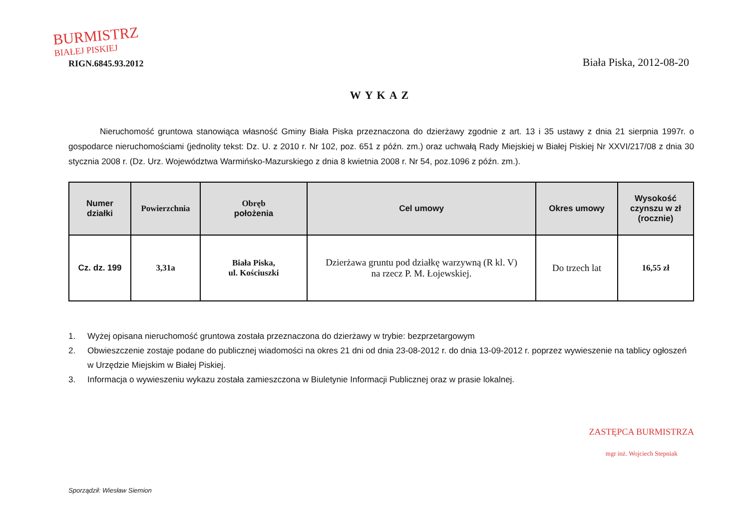BURMISTRZ
BIAŁEJ PISKIEJ
RIGN.6845.93.2012
Biała Piska, 2012-08-20
WYKAZ
Nieruchomość gruntowa stanowiąca własność Gminy Biała Piska przeznaczona do dzierżawy zgodnie z art. 13 i 35 ustawy z dnia 21 sierpnia 1997r. o gospodarce nieruchomościami (jednolity tekst: Dz. U. z 2010 r. Nr 102, poz. 651 z późn. zm.) oraz uchwałą Rady Miejskiej w Białej Piskiej Nr XXVI/217/08 z dnia 30 stycznia 2008 r. (Dz. Urz. Województwa Warmińsko-Mazurskiego z dnia 8 kwietnia 2008 r. Nr 54, poz.1096 z późn. zm.).
| Numer działki | Powierzchnia | Obręb położenia | Cel umowy | Okres umowy | Wysokość czynszu w zł (rocznie) |
| --- | --- | --- | --- | --- | --- |
| Cz. dz. 199 | 3,31a | Biała Piska, ul. Kościuszki | Dzierżawa gruntu pod działkę warzywną (R kl. V) na rzecz P. M. Łojewskiej. | Do trzech lat | 16,55 zł |
1. Wyżej opisana nieruchomość gruntowa została przeznaczona do dzierżawy w trybie: bezprzetargowym
2. Obwieszczenie zostaje podane do publicznej wiadomości na okres 21 dni od dnia 23-08-2012 r. do dnia 13-09-2012 r. poprzez wywieszenie na tablicy ogłoszeń w Urzędzie Miejskim w Białej Piskiej.
3. Informacja o wywieszeniu wykazu została zamieszczona w Biuletynie Informacji Publicznej oraz w prasie lokalnej.
Sporządził: Wiesław Siemion
ZASTĘPCA BURMISTRZA
mgr inż. Wojciech Stepniak